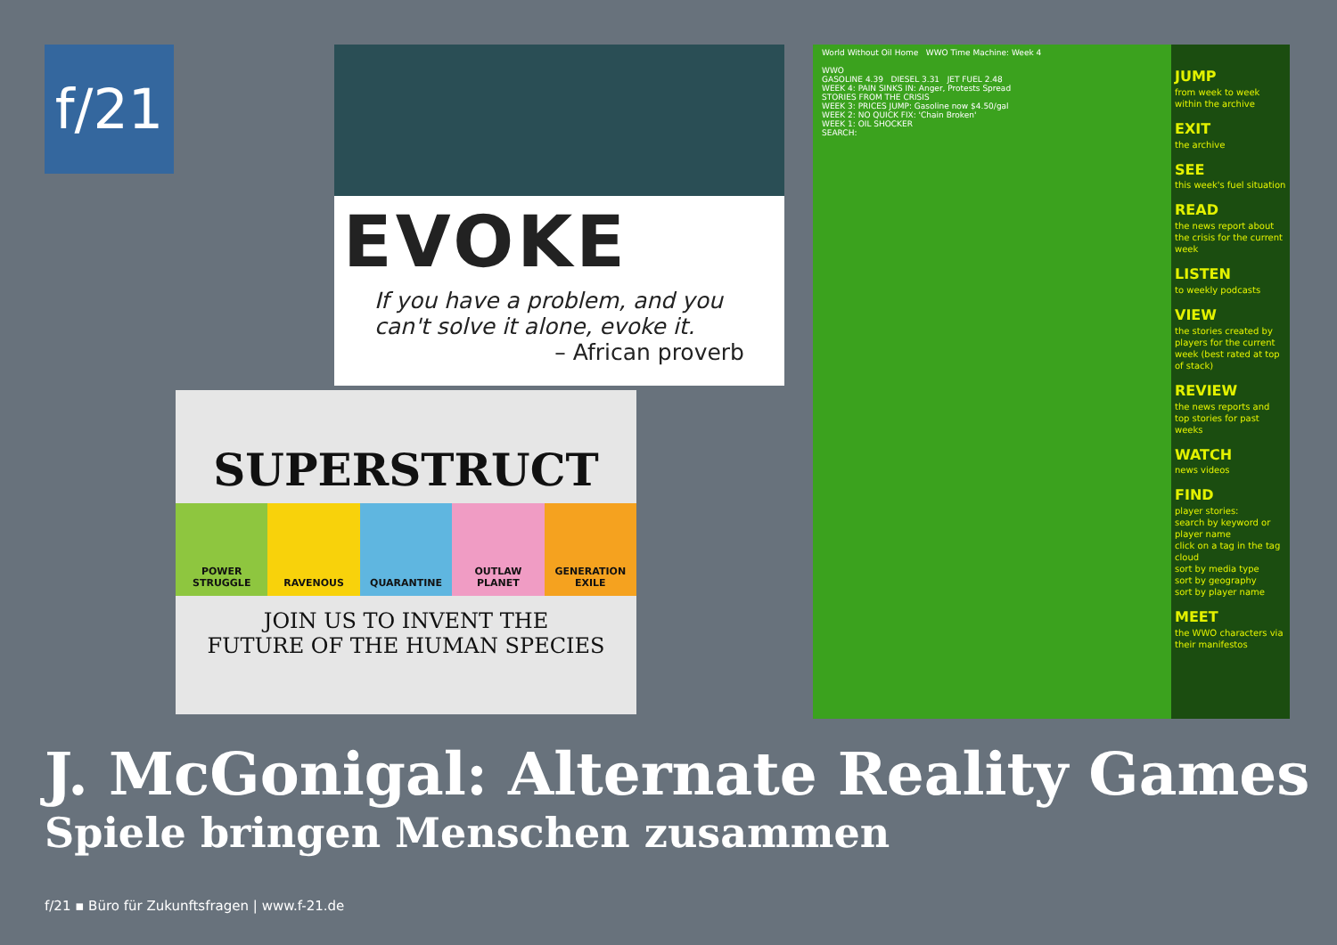f/21
EVOKE
If you have a problem, and you can't solve it alone, evoke it.
– African proverb
SUPERSTRUCT
POWER STRUGGLE RAVENOUS QUARANTINE OUTLAW PLANET GENERATION EXILE
JOIN US TO INVENT THE
FUTURE OF THE HUMAN SPECIES
World Without Oil Home WWO Time Machine: Week 4
WWO
GASOLINE 4.39 DIESEL 3.31 JET FUEL 2.48
WEEK 4: PAIN SINKS IN: Anger, Protests Spread
STORIES FROM THE CRISIS
WEEK 3: PRICES JUMP: Gasoline now $4.50/gal
WEEK 2: NO QUICK FIX: 'Chain Broken'
WEEK 1: OIL SHOCKER
SEARCH:
JUMP
from week to week within the archive
EXIT
the archive
SEE
this week's fuel situation
READ
the news report about the crisis for the current week
LISTEN
to weekly podcasts
VIEW
the stories created by players for the current week (best rated at top of stack)
REVIEW
the news reports and top stories for past weeks
WATCH
news videos
FIND
player stories:
search by keyword or player name
click on a tag in the tag cloud
sort by media type
sort by geography
sort by player name
MEET
the WWO characters via their manifestos
J. McGonigal: Alternate Reality Games
Spiele bringen Menschen zusammen
f/21 ▪ Büro für Zukunftsfragen | www.f-21.de